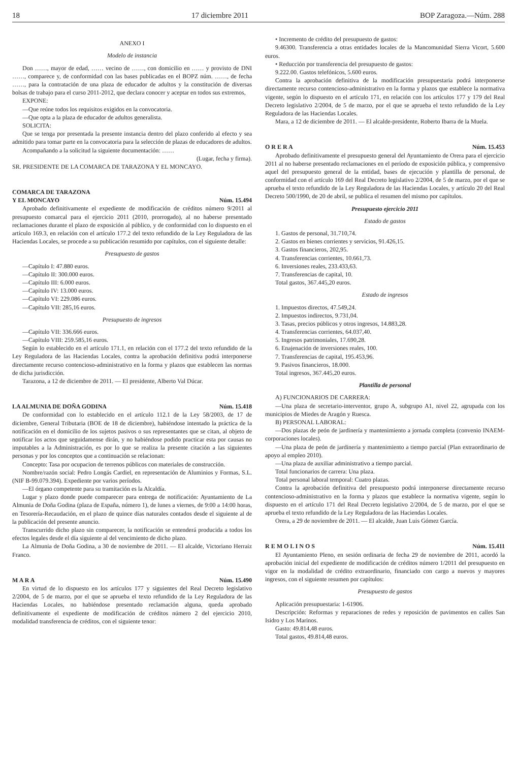18 17 diciembre 2011 BOP Zaragoza.—Núm. 288
ANEXO I
Modelo de instancia
Don ……, mayor de edad, …… vecino de ……, con domicilio en …… y provisto de DNI ……, comparece y, de conformidad con las bases publicadas en el BOPZ núm. ……, de fecha ……, para la contratación de una plaza de educador de adultos y la constitución de diversas bolsas de trabajo para el curso 2011-2012, que declara conocer y aceptar en todos sus extremos,
EXPONE:
—Que reúne todos los requisitos exigidos en la convocatoria.
—Que opta a la plaza de educador de adultos generalista.
SOLICITA:
Que se tenga por presentada la presente instancia dentro del plazo conferido al efecto y sea admitido para tomar parte en la convocatoria para la selección de plazas de educadores de adultos.
Acompañando a la solicitud la siguiente documentación: ……
(Lugar, fecha y firma).
SR. PRESIDENTE DE LA COMARCA DE TARAZONA Y EL MONCAYO.
COMARCA DE TARAZONA
Y EL MONCAYO Núm. 15.494
Aprobado definitivamente el expediente de modificación de créditos número 9/2011 al presupuesto comarcal para el ejercicio 2011 (2010, prorrogado), al no haberse presentado reclamaciones durante el plazo de exposición al público, y de conformidad con lo dispuesto en el artículo 169.3, en relación con el artículo 177.2 del texto refundido de la Ley Reguladora de las Haciendas Locales, se procede a su publicación resumido por capítulos, con el siguiente detalle:
Presupuesto de gastos
—Capítulo I: 47.880 euros.
—Capítulo II: 300.000 euros.
—Capítulo III: 6.000 euros.
—Capítulo IV: 13.000 euros.
—Capítulo VI: 229.086 euros.
—Capítulo VII: 285,16 euros.
Presupuesto de ingresos
—Capítulo VII: 336.666 euros.
—Capítulo VIII: 259.585,16 euros.
Según lo establecido en el artículo 171.1, en relación con el 177.2 del texto refundido de la Ley Reguladora de las Haciendas Locales, contra la aprobación definitiva podrá interponerse directamente recurso contencioso-administrativo en la forma y plazos que establecen las normas de dicha jurisdicción.
Tarazona, a 12 de diciembre de 2011. — El presidente, Alberto Val Dúcar.
LA ALMUNIA DE DOÑA GODINA Núm. 15.418
De conformidad con lo establecido en el artículo 112.1 de la Ley 58/2003, de 17 de diciembre, General Tributaria (BOE de 18 de diciembre), habiéndose intentado la práctica de la notificación en el domicilio de los sujetos pasivos o sus representantes que se citan, al objeto de notificar los actos que seguidamense dirán, y no habiéndose podido practicar esta por causas no imputables a la Administración, es por lo que se realiza la presente citación a las siguientes personas y por los conceptos que a continuación se relacionan:
Concepto: Tasa por ocupacion de terrenos públicos con materiales de construcción.
Nombre/razón social: Pedro Longás Cardiel, en representación de Aluminios y Formas, S.L. (NIF B-99.079.394). Expediente por varios períodos.
—El órgano competente para su tramitación es la Alcaldía.
Lugar y plazo donde puede comparecer para entrega de notificación: Ayuntamiento de La Almunia de Doña Godina (plaza de España, número 1), de lunes a viernes, de 9:00 a 14:00 horas, en Tesorería-Recaudación, en el plazo de quince días naturales contados desde el siguiente al de la publicación del presente anuncio.
Transcurrido dicho plazo sin comparecer, la notificación se entenderá producida a todos los efectos legales desde el día siguiente al del vencimiento de dicho plazo.
La Almunia de Doña Godina, a 30 de noviembre de 2011. — El alcalde, Victoriano Herraiz Franco.
M A R A Núm. 15.490
En virtud de lo dispuesto en los artículos 177 y siguientes del Real Decreto legislativo 2/2004, de 5 de marzo, por el que se aprueba el texto refundido de la Ley Reguladora de las Haciendas Locales, no habiéndose presentado reclamación alguna, queda aprobado definitivamente el expediente de modificación de créditos número 2 del ejercicio 2010, modalidad transferencia de créditos, con el siguiente tenor:
• Incremento de crédito del presupuesto de gastos:
9.46300. Transferencia a otras entidades locales de la Mancomunidad Sierra Vicort, 5.600 euros.
• Reducción por transferencia del presupuesto de gastos:
9.222.00. Gastos telefónicos, 5.600 euros.
Contra la aprobación definitiva de la modificación presupuestaria podrá interponerse directamente recurso contencioso-administrativo en la forma y plazos que establece la normativa vigente, según lo dispuesto en el artículo 171, en relación con los artículos 177 y 179 del Real Decreto legislativo 2/2004, de 5 de marzo, por el que se aprueba el texto refundido de la Ley Reguladora de las Haciendas Locales.
Mara, a 12 de diciembre de 2011. — El alcalde-presidente, Roberto Ibarra de la Muela.
O R E R A Núm. 15.453
Aprobado definitivamente el presupuesto general del Ayuntamiento de Orera para el ejercicio 2011 al no haberse presentado reclamaciones en el período de exposición pública, y comprensivo aquel del presupuesto general de la entidad, bases de ejecución y plantilla de personal, de conformidad con el artículo 169 del Real Decreto legislativo 2/2004, de 5 de marzo, por el que se aprueba el texto refundido de la Ley Reguladora de las Haciendas Locales, y artículo 20 del Real Decreto 500/1990, de 20 de abril, se publica el resumen del mismo por capítulos.
Presupuesto ejercicio 2011
Estado de gastos
1. Gastos de personal, 31.710,74.
2. Gastos en bienes corrientes y servicios, 91.426,15.
3. Gastos financieros, 202,95.
4. Transferencias corrientes, 10.661,73.
6. Inversiones reales, 233.433,63.
7. Transferencias de capital, 10.
Total gastos, 367.445,20 euros.
Estado de ingresos
1. Impuestos directos, 47.549,24.
2. Impuestos indirectos, 9.731,04.
3. Tasas, precios públicos y otros ingresos, 14.883,28.
4. Transferencias corrientes, 64.037,40.
5. Ingresos patrimoniales, 17.690,28.
6. Enajenación de inversiones reales, 100.
7. Transferencias de capital, 195.453,96.
9. Pasivos financieros, 18.000.
Total ingresos, 367.445,20 euros.
Plantilla de personal
A) FUNCIONARIOS DE CARRERA:
—Una plaza de secretario-interventor, grupo A, subgrupo A1, nivel 22, agrupada con los municipios de Miedes de Aragón y Ruesca.
B) PERSONAL LABORAL:
—Dos plazas de peón de jardinería y mantenimiento a jornada completa (convenio INAEM-corporaciones locales).
—Una plaza de peón de jardinería y mantenimiento a tiempo parcial (Plan extraordinario de apoyo al empleo 2010).
—Una plaza de auxiliar administrativo a tiempo parcial.
Total funcionarios de carrera: Una plaza.
Total personal laboral temporal: Cuatro plazas.
Contra la aprobación definitiva del presupuesto podrá interponerse directamente recurso contencioso-administrativo en la forma y plazos que establece la normativa vigente, según lo dispuesto en el artículo 171 del Real Decreto legislativo 2/2004, de 5 de marzo, por el que se aprueba el texto refundido de la Ley Reguladora de las Haciendas Locales.
Orera, a 29 de noviembre de 2011. — El alcalde, Juan Luis Gómez García.
R E M O L I N O S Núm. 15.411
El Ayuntamiento Pleno, en sesión ordinaria de fecha 29 de noviembre de 2011, acordó la aprobación inicial del expediente de modificación de créditos número 1/2011 del presupuesto en vigor en la modalidad de crédito extraordinario, financiado con cargo a nuevos y mayores ingresos, con el siguiente resumen por capítulos:
Presupuesto de gastos
Aplicación presupuestaria: 1-61906.
Descripción: Reformas y reparaciones de redes y reposición de pavimentos en calles San Isidro y Los Marinos.
Gasto: 49.814,48 euros.
Total gastos, 49.814,48 euros.